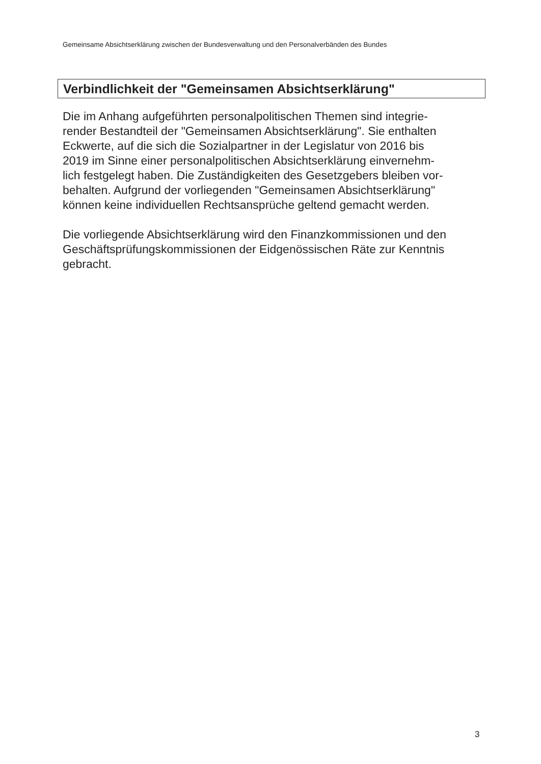Gemeinsame Absichtserklärung zwischen der Bundesverwaltung und den Personalverbänden des Bundes
Verbindlichkeit der "Gemeinsamen Absichtserklärung"
Die im Anhang aufgeführten personalpolitischen Themen sind integrie-
render Bestandteil der "Gemeinsamen Absichtserklärung". Sie enthalten
Eckwerte, auf die sich die Sozialpartner in der Legislatur von 2016 bis
2019 im Sinne einer personalpolitischen Absichtserklärung einvernehm-
lich festgelegt haben. Die Zuständigkeiten des Gesetzgebers bleiben vor-
behalten. Aufgrund der vorliegenden "Gemeinsamen Absichtserklärung"
können keine individuellen Rechtsansprüche geltend gemacht werden.
Die vorliegende Absichtserklärung wird den Finanzkommissionen und den
Geschäftsprüfungskommissionen der Eidgenössischen Räte zur Kenntnis
gebracht.
3